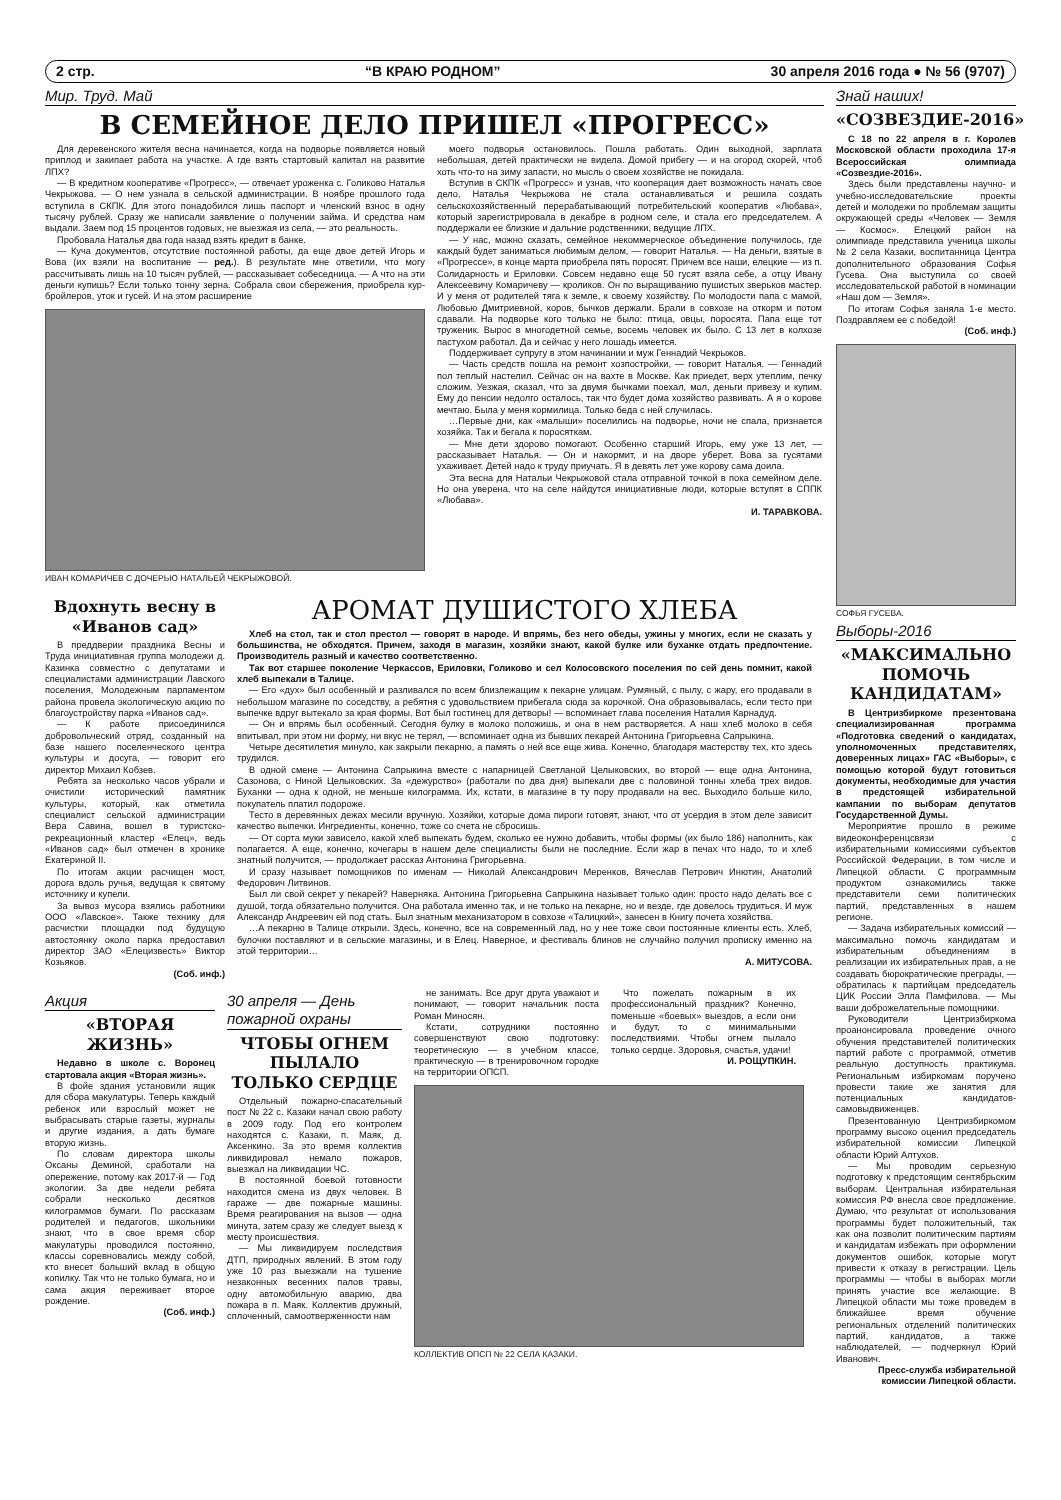2 стр. “В КРАЮ РОДНОМ” 30 апреля 2016 года ● № 56 (9707)
Мир. Труд. Май
В СЕМЕЙНОЕ ДЕЛО ПРИШЕЛ «ПРОГРЕСС»
Для деревенского жителя весна начинается, когда на подворье появляется новый приплод и закипает работа на участке. А где взять стартовый капитал на развитие ЛПХ?
— В кредитном кооперативе «Прогресс», — отвечает уроженка с. Голиково Наталья Чекрыжова. — О нем узнала в сельской администрации. В ноябре прошлого года вступила в СКПК. Для этого понадобился лишь паспорт и членский взнос в одну тысячу рублей. Сразу же написали заявление о получении займа. И средства нам выдали. Заем под 15 процентов годовых, не выезжая из села, — это реальность.
Пробовала Наталья два года назад взять кредит в банке.
— Куча документов, отсутствие постоянной работы, да еще двое детей Игорь и Вова (их взяли на воспитание — ред.). В результате мне ответили, что могу рассчитывать лишь на 10 тысяч рублей, — рассказывает собеседница. — А что на эти деньги купишь? Если только тонну зерна. Собрала свои сбережения, приобрела кур-бройлеров, уток и гусей. И на этом расширение
ИВАН КОМАРИЧЕВ С ДОЧЕРЬЮ НАТАЛЬЕЙ ЧЕКРЫЖОВОЙ.
моего подворья остановилось. Пошла работать. Один выходной, зарплата небольшая, детей практически не видела. Домой прибегу — и на огород скорей, чтоб хоть что-то на зиму запасти, но мысль о своем хозяйстве не покидала.
Вступив в СКПК «Прогресс» и узнав, что кооперация дает возможность начать свое дело, Наталья Чекрыжова не стала останавливаться и решила создать сельскохозяйственный перерабатывающий потребительский кооператив «Любава», который зарегистрировала в декабре в родном селе, и стала его председателем. А поддержали ее близкие и дальние родственники, ведущие ЛПХ.
— У нас, можно сказать, семейное некоммерческое объединение получилось, где каждый будет заниматься любимым делом, — говорит Наталья. — На деньги, взятые в «Прогрессе», в конце марта приобрела пять поросят. Причем все наши, елецкие — из п. Солидарность и Ериловки. Совсем недавно еще 50 гусят взяла себе, а отцу Ивану Алексеевичу Комаричеву — кроликов. Он по выращиванию пушистых зверьков мастер. И у меня от родителей тяга к земле, к своему хозяйству. По молодости папа с мамой, Любовью Дмитриевной, коров, бычков держали. Брали в совхозе на откорм и потом сдавали. На подворье кого только не было: птица, овцы, поросята. Папа еще тот труженик. Вырос в многодетной семье, восемь человек их было. С 13 лет в колхозе пастухом работал. Да и сейчас у него лошадь имеется.
Поддерживает супругу в этом начинании и муж Геннадий Чекрыжов.
— Часть средств пошла на ремонт хозпостройки, — говорит Наталья. — Геннадий пол теплый настелил. Сейчас он на вахте в Москве. Как приедет, верх утеплим, печку сложим. Уезжая, сказал, что за двумя бычками поехал, мол, деньги привезу и купим. Ему до пенсии недолго осталось, так что будет дома хозяйство развивать. А я о корове мечтаю. Была у меня кормилица. Только беда с ней случилась.
…Первые дни, как «малыши» поселились на подворье, ночи не спала, признается хозяйка. Так и бегала к поросяткам.
— Мне дети здорово помогают. Особенно старший Игорь, ему уже 13 лет, — рассказывает Наталья. — Он и накормит, и на дворе уберет. Вова за гусятами ухаживает. Детей надо к труду приучать. Я в девять лет уже корову сама доила.
Эта весна для Натальи Чекрыжовой стала отправной точкой в пока семейном деле. Но она уверена, что на селе найдутся инициативные люди, которые вступят в СППК «Любава».
И. ТАРАВКОВА.
Вдохнуть весну в «Иванов сад»
В преддверии праздника Весны и Труда инициативная группа молодежи д. Казинка совместно с депутатами и специалистами администрации Лавского поселения, Молодежным парламентом района провела экологическую акцию по благоустройству парка «Иванов сад».
— К работе присоединился добровольческий отряд, созданный на базе нашего поселенческого центра культуры и досуга, — говорит его директор Михаил Кобзев.
Ребята за несколько часов убрали и очистили исторический памятник культуры, который, как отметила специалист сельской администрации Вера Савина, вошел в туристско-рекреационный кластер «Елец», ведь «Иванов сад» был отмечен в хронике Екатериной II.
По итогам акции расчищен мост, дорога вдоль ручья, ведущая к святому источнику и купели.
За вывоз мусора взялись работники ООО «Лавское». Также технику для расчистки площадки под будущую автостоянку около парка предоставил директор ЗАО «Елецизвесть» Виктор Козьяков.
(Соб. инф.)
АРОМАТ ДУШИСТОГО ХЛЕБА
Хлеб на стол, так и стол престол — говорят в народе. И впрямь, без него обеды, ужины у многих, если не сказать у большинства, не обходятся. Причем, заходя в магазин, хозяйки знают, какой булке или буханке отдать предпочтение. Производитель разный и качество соответственно.
Так вот старшее поколение Черкассов, Ериловки, Голиково и сел Колосовского поселения по сей день помнит, какой хлеб выпекали в Талице.
— Его «дух» был особенный и разливался по всем близлежащим к пекарне улицам. Румяный, с пылу, с жару, его продавали в небольшом магазине по соседству, а ребятня с удовольствием прибегала сюда за корочкой. Она образовывалась, если тесто при выпечке вдруг вытекало за края формы. Вот был гостинец для детворы! — вспоминает глава поселения Наталия Карнадуд.
— Он и впрямь был особенный. Сегодня булку в молоко положишь, и она в нем растворяется. А наш хлеб молоко в себя впитывал, при этом ни форму, ни вкус не терял, — вспоминает одна из бывших пекарей Антонина Григорьевна Сапрыкина.
Четыре десятилетия минуло, как закрыли пекарню, а память о ней все еще жива. Конечно, благодаря мастерству тех, кто здесь трудился.
В одной смене — Антонина Сапрыкина вместе с напарницей Светланой Целыковских, во второй — еще одна Антонина, Сазонова, с Ниной Целыковских. За «дежурство» (работали по два дня) выпекали две с половиной тонны хлеба трех видов. Буханки — одна к одной, не меньше килограмма. Их, кстати, в магазине в ту пору продавали на вес. Выходило больше кило, покупатель платил подороже.
Тесто в деревянных дежах месили вручную. Хозяйки, которые дома пироги готовят, знают, что от усердия в этом деле зависит качество выпечки. Ингредиенты, конечно, тоже со счета не сбросишь.
— От сорта муки зависело, какой хлеб выпекать будем, сколько ее нужно добавить, чтобы формы (их было 186) наполнить, как полагается. А еще, конечно, кочегары в нашем деле специалисты были не последние. Если жар в печах что надо, то и хлеб знатный получится, — продолжает рассказ Антонина Григорьевна.
И сразу называет помощников по именам — Николай Александрович Меренков, Вячеслав Петрович Инютин, Анатолий Федорович Литвинов.
Был ли свой секрет у пекарей? Наверняка. Антонина Григорьевна Сапрыкина называет только один: просто надо делать все с душой, тогда обязательно получится. Она работала именно так, и не только на пекарне, но и везде, где довелось трудиться. И муж Александр Андреевич ей под стать. Был знатным механизатором в совхозе «Талицкий», занесен в Книгу почета хозяйства.
…А пекарню в Талице открыли. Здесь, конечно, все на современный лад, но у нее тоже свои постоянные клиенты есть. Хлеб, булочки поставляют и в сельские магазины, и в Елец. Наверное, и фестиваль блинов не случайно получил прописку именно на этой территории…
А. МИТУСОВА.
Акция
«ВТОРАЯ ЖИЗНЬ»
Недавно в школе с. Воронец стартовала акция «Вторая жизнь».
В фойе здания установили ящик для сбора макулатуры. Теперь каждый ребенок или взрослый может не выбрасывать старые газеты, журналы и другие издания, а дать бумаге вторую жизнь.
По словам директора школы Оксаны Деминой, сработали на опережение, потому как 2017-й — Год экологии. За две недели ребята собрали несколько десятков килограммов бумаги. По рассказам родителей и педагогов, школьники знают, что в свое время сбор макулатуры проводился постоянно, классы соревновались между собой, кто внесет больший вклад в общую копилку. Так что не только бумага, но и сама акция переживает второе рождение.
(Соб. инф.)
30 апреля — День пожарной охраны
ЧТОБЫ ОГНЕМ ПЫЛАЛО ТОЛЬКО СЕРДЦЕ
Отдельный пожарно-спасательный пост № 22 с. Казаки начал свою работу в 2009 году. Под его контролем находятся с. Казаки, п. Маяк, д. Аксенкино. За это время коллектив ликвидировал немало пожаров, выезжал на ликвидации ЧС.
В постоянной боевой готовности находится смена из двух человек. В гараже — две пожарные машины. Время реагирования на вызов — одна минута, затем сразу же следует выезд к месту происшествия.
— Мы ликвидируем последствия ДТП, природных явлений. В этом году уже 10 раз выезжали на тушение незаконных весенних палов травы, одну автомобильную аварию, два пожара в п. Маяк. Коллектив дружный, сплоченный, самоотверженности нам
не занимать. Все друг друга уважают и понимают, — говорит начальник поста Роман Миносян.
Кстати, сотрудники постоянно совершенствуют свою подготовку: теоретическую — в учебном классе, практическую — в тренировочном городке на территории ОПСП.
Что пожелать пожарным в их профессиональный праздник? Конечно, поменьше «боевых» выездов, а если они и будут, то с минимальными последствиями. Чтобы огнем пылало только сердце. Здоровья, счастья, удачи!
И. РОЩУПКИН.
КОЛЛЕКТИВ ОПСП № 22 СЕЛА КАЗАКИ.
Знай наших!
«СОЗВЕЗДИЕ-2016»
С 18 по 22 апреля в г. Королев Московской области проходила 17-я Всероссийская олимпиада «Созвездие-2016».
Здесь были представлены научно- и учебно-исследовательские проекты детей и молодежи по проблемам защиты окружающей среды «Человек — Земля — Космос». Елецкий район на олимпиаде представила ученица школы № 2 села Казаки, воспитанница Центра дополнительного образования Софья Гусева. Она выступила со своей исследовательской работой в номинации «Наш дом — Земля».
По итогам Софья заняла 1-е место. Поздравляем ее с победой!
(Соб. инф.)
СОФЬЯ ГУСЕВА.
Выборы-2016
«МАКСИМАЛЬНО ПОМОЧЬ КАНДИДАТАМ»
В Центризбиркоме презентована специализированная программа «Подготовка сведений о кандидатах, уполномоченных представителях, доверенных лицах» ГАС «Выборы», с помощью которой будут готовиться документы, необходимые для участия в предстоящей избирательной кампании по выборам депутатов Государственной Думы.
Мероприятие прошло в режиме видеоконференцсвязи с избирательными комиссиями субъектов Российской Федерации, в том числе и Липецкой области. С программным продуктом ознакомились также представители семи политических партий, представленных в нашем регионе.
— Задача избирательных комиссий — максимально помочь кандидатам и избирательным объединениям в реализации их избирательных прав, а не создавать бюрократические преграды, — обратилась к партийцам председатель ЦИК России Элла Памфилова. — Мы ваши доброжелательные помощники.
Руководители Центризбиркома проанонсировала проведение очного обучения представителей политических партий работе с программой, отметив реальную доступность практикума. Региональным избиркомам поручено провести такие же занятия для потенциальных кандидатов-самовыдвиженцев.
Презентованную Центризбиркомом программу высоко оценил председатель избирательной комиссии Липецкой области Юрий Алтухов.
— Мы проводим серьезную подготовку к предстоящим сентябрьским выборам. Центральная избирательная комиссия РФ внесла свое предложение. Думаю, что результат от использования программы будет положительный, так как она позволит политическим партиям и кандидатам избежать при оформлении документов ошибок, которые могут привести к отказу в регистрации. Цель программы — чтобы в выборах могли принять участие все желающие. В Липецкой области мы тоже проведем в ближайшее время обучение региональных отделений политических партий, кандидатов, а также наблюдателей, — подчеркнул Юрий Иванович.
Пресс-служба избирательной комиссии Липецкой области.